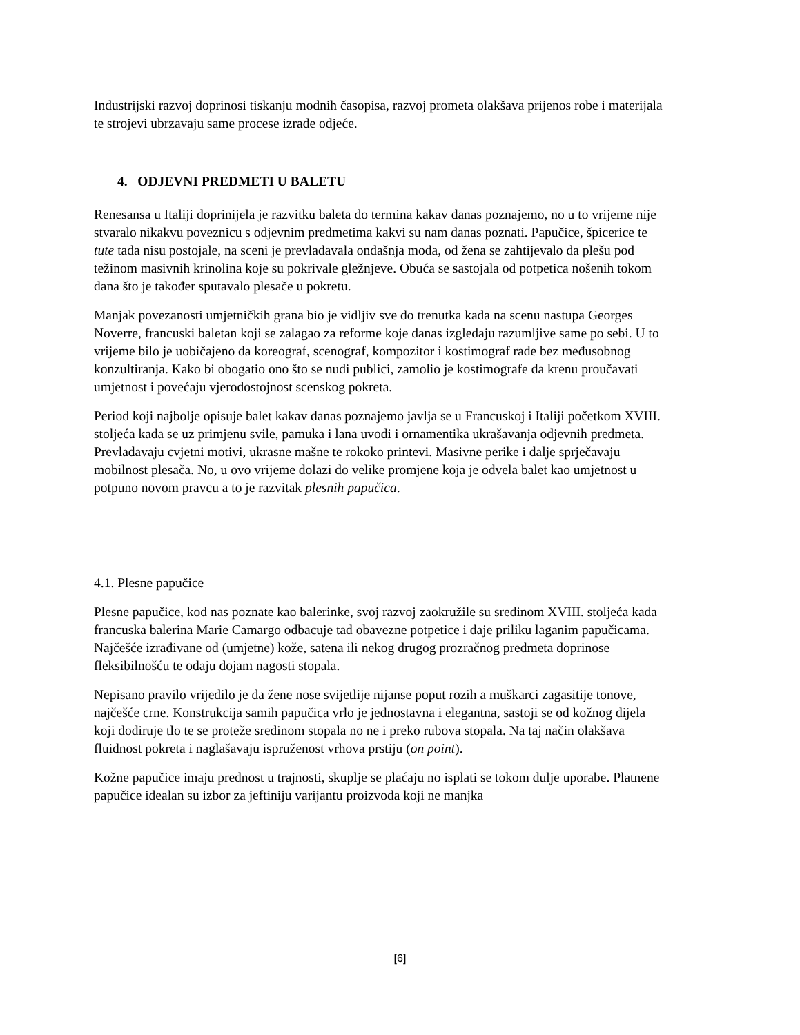Industrijski razvoj doprinosi tiskanju modnih časopisa, razvoj prometa olakšava prijenos robe i materijala te strojevi ubrzavaju same procese izrade odjeće.
4. ODJEVNI PREDMETI U BALETU
Renesansa u Italiji doprinijela je razvitku baleta do termina kakav danas poznajemo, no u to vrijeme nije stvaralo nikakvu poveznicu s odjevnim predmetima kakvi su nam danas poznati. Papučice, špicerice te tute tada nisu postojale, na sceni je prevladavala ondašnja moda, od žena se zahtijevalo da plešu pod težinom masivnih krinolina koje su pokrivale gležnjeve. Obuća se sastojala od potpetica nošenih tokom dana što je također sputavalo plesače u pokretu.
Manjak povezanosti umjetničkih grana bio je vidljiv sve do trenutka kada na scenu nastupa Georges Noverre, francuski baletan koji se zalagao za reforme koje danas izgledaju razumljive same po sebi. U to vrijeme bilo je uobičajeno da koreograf, scenograf, kompozitor i kostimograf rade bez međusobnog konzultiranja. Kako bi obogatio ono što se nudi publici, zamolio je kostimografe da krenu proučavati umjetnost i povećaju vjerodostojnost scenskog pokreta.
Period koji najbolje opisuje balet kakav danas poznajemo javlja se u Francuskoj i Italiji početkom XVIII. stoljeća kada se uz primjenu svile, pamuka i lana uvodi i ornamentika ukrašavanja odjevnih predmeta. Prevladavaju cvjetni motivi, ukrasne mašne te rokoko printevi. Masivne perike i dalje sprječavaju mobilnost plesača. No, u ovo vrijeme dolazi do velike promjene koja je odvela balet kao umjetnost u potpuno novom pravcu a to je razvitak plesnih papučica.
4.1. Plesne papučice
Plesne papučice, kod nas poznate kao balerinke, svoj razvoj zaokružile su sredinom XVIII. stoljeća kada francuska balerina Marie Camargo odbacuje tad obavezne potpetice i daje priliku laganim papučicama. Najčešće izrađivane od (umjetne) kože, satena ili nekog drugog prozračnog predmeta doprinose fleksibilnošću te odaju dojam nagosti stopala.
Nepisano pravilo vrijedilo je da žene nose svijetlije nijanse poput rozih a muškarci zagasitije tonove, najčešće crne. Konstrukcija samih papučica vrlo je jednostavna i elegantna, sastoji se od kožnog dijela koji dodiruje tlo te se proteže sredinom stopala no ne i preko rubova stopala. Na taj način olakšava fluidnost pokreta i naglašavaju ispruženost vrhova prstiju (on point).
Kožne papučice imaju prednost u trajnosti, skuplje se plaćaju no isplati se tokom dulje uporabe. Platnene papučice idealan su izbor za jeftiniju varijantu proizvoda koji ne manjka
[6]